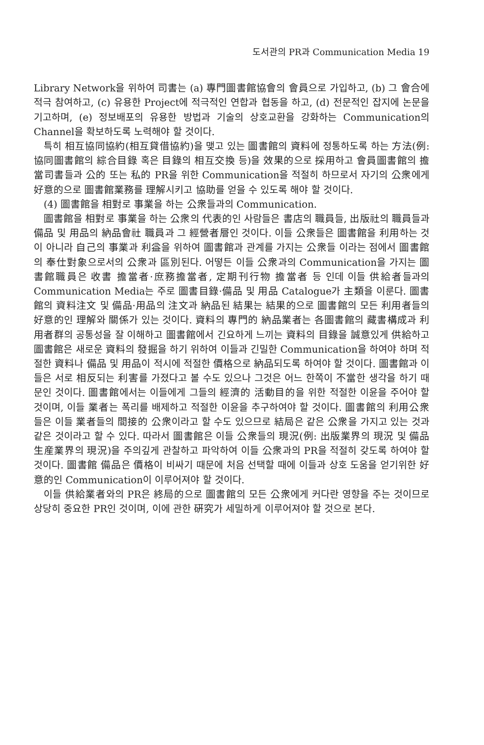도서관의 PR과 Communication Media 19
Library Network을 위하여 司書는 (a) 專門圖書館協會의 會員으로 가입하고, (b) 그 會合에 적극 참여하고, (c) 유용한 Project에 적극적인 연합과 협동을 하고, (d) 전문적인 잡지에 논문을 기고하며, (e) 정보배포의 유용한 방법과 기술의 상호교환을 강화하는 Communication의 Channel을 확보하도록 노력해야 할 것이다.
특히 相互協同協約(相互貸借協約)을 맺고 있는 圖書館의 資料에 정통하도록 하는 方法(例: 協同圖書館의 綜合目錄 혹은 目錄의 相互交換 등)을 效果的으로 採用하고 會員圖書館의 擔當司書들과 公的 또는 私的 PR을 위한 Communication을 적절히 하므로서 자기의 公衆에게 好意的으로 圖書館業務를 理解시키고 協助를 얻을 수 있도록 해야 할 것이다.
(4) 圖書館을 相對로 事業을 하는 公衆들과의 Communication.
圖書館을 相對로 事業을 하는 公衆의 代表的인 사람들은 書店의 職員들, 出版社의 職員들과 備品 및 用品의 納品會社 職員과 그 經營者層인 것이다. 이들 公衆들은 圖書館을 利用하는 것이 아니라 自己의 事業과 利益을 위하여 圖書館과 관계를 가지는 公衆들 이라는 점에서 圖書館의 奉仕對象으로서의 公衆과 區別된다. 어떻든 이들 公衆과의 Communication을 가지는 圖書館職員은 收書 擔當者·庶務擔當者, 定期刊行物 擔當者 등 인데 이들 供給者들과의 Communication Media는 주로 圖書目錄·備品 및 用品 Catalogue가 主類을 이룬다. 圖書館의 資料注文 및 備品·用品의 注文과 納品된 結果는 結果的으로 圖書館의 모든 利用者들의 好意的인 理解와 關係가 있는 것이다. 資料의 專門的 納品業者는 各圖書館의 藏書構成과 利用者群의 공통성을 잘 이해하고 圖書館에서 긴요하게 느끼는 資料의 目錄을 誠意있게 供給하고 圖書館은 새로운 資料의 發掘을 하기 위하여 이들과 긴밀한 Communication을 하여야 하며 적절한 資料나 備品 및 用品이 적시에 적절한 價格으로 納品되도록 하여야 할 것이다. 圖書館과 이들은 서로 相反되는 利害를 가졌다고 볼 수도 있으나 그것은 어느 한쪽이 不當한 생각을 하기 때문인 것이다. 圖書館에서는 이들에게 그들의 經濟的 活動目的을 위한 적절한 이윤을 주어야 할 것이며, 이들 業者는 폭리를 배제하고 적절한 이윤을 추구하여야 할 것이다. 圖書館의 利用公衆들은 이들 業者들의 間接的 公衆이라고 할 수도 있으므로 結局은 같은 公衆을 가지고 있는 것과 같은 것이라고 할 수 있다. 따라서 圖書館은 이들 公衆들의 現況(例: 出版業界의 現況 및 備品 生産業界의 現況)을 주의깊게 관찰하고 파악하여 이들 公衆과의 PR을 적절히 갖도록 하여야 할 것이다. 圖書館 備品은 價格이 비싸기 때문에 처음 선택할 때에 이들과 상호 도움을 얻기위한 好意的인 Communication이 이루어져야 할 것이다.
이들 供給業者와의 PR은 終局的으로 圖書館의 모든 公衆에게 커다란 영향을 주는 것이므로 상당히 중요한 PR인 것이며, 이에 관한 硏究가 세밀하게 이루어져야 할 것으로 본다.